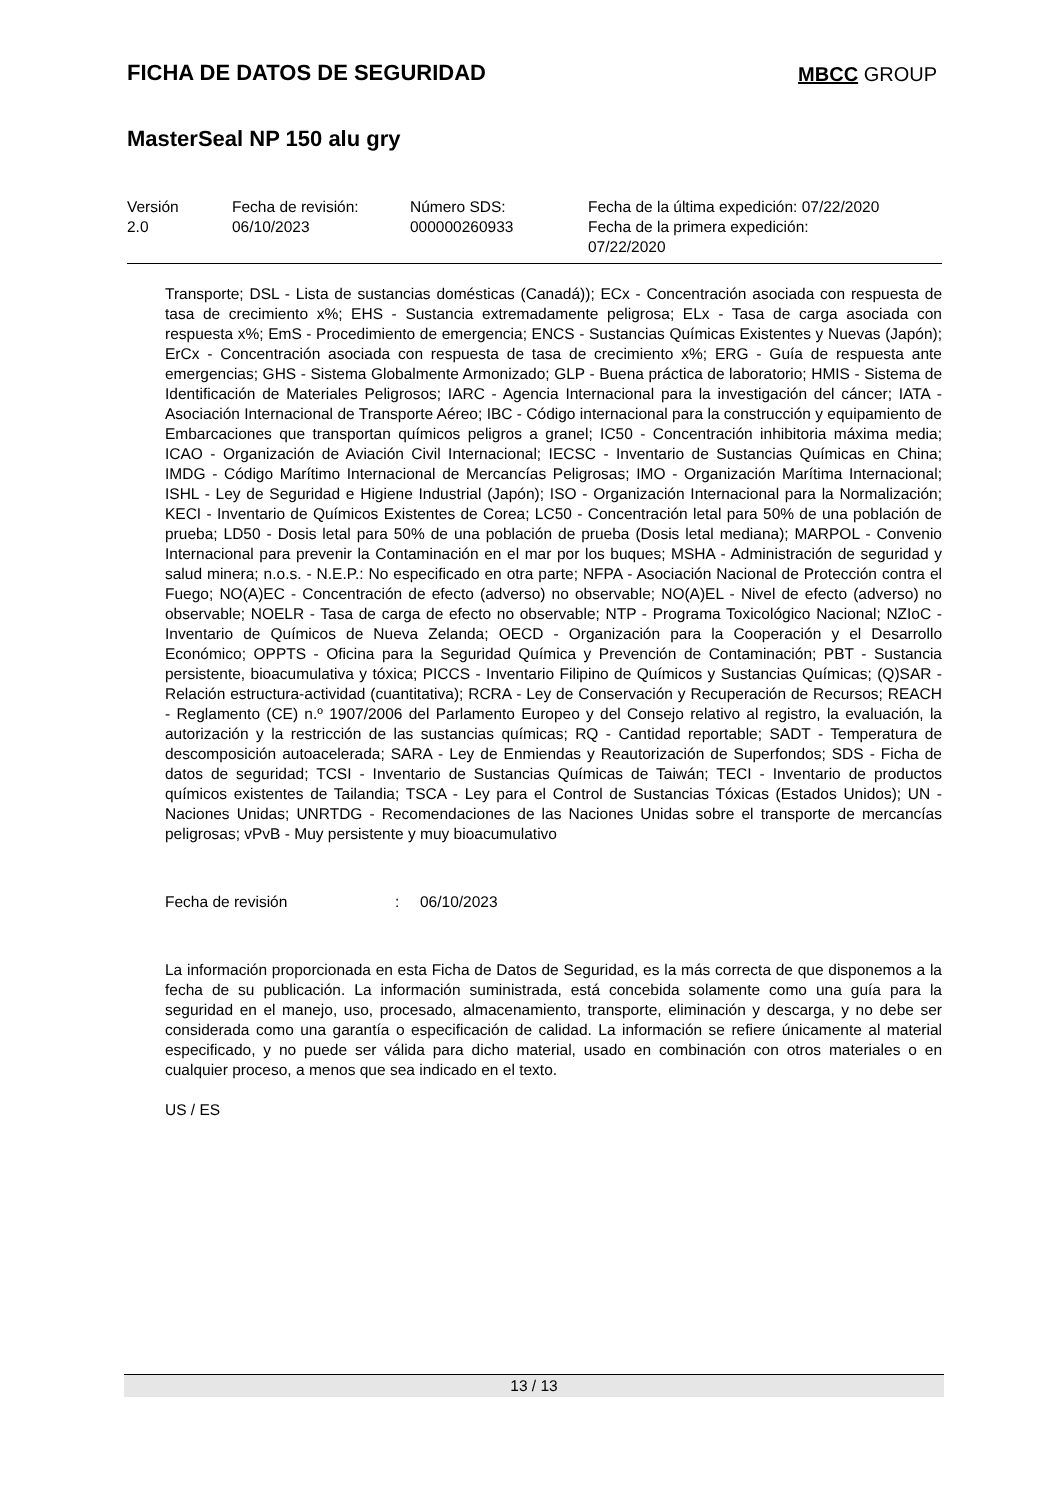FICHA DE DATOS DE SEGURIDAD
MBCC GROUP
MasterSeal NP 150 alu gry
| Versión 2.0 | Fecha de revisión: 06/10/2023 | Número SDS: 000000260933 | Fecha de la última expedición: 07/22/2020 Fecha de la primera expedición: 07/22/2020 |
Transporte; DSL - Lista de sustancias domésticas (Canadá)); ECx - Concentración asociada con respuesta de tasa de crecimiento x%; EHS - Sustancia extremadamente peligrosa; ELx - Tasa de carga asociada con respuesta x%; EmS - Procedimiento de emergencia; ENCS - Sustancias Químicas Existentes y Nuevas (Japón); ErCx - Concentración asociada con respuesta de tasa de crecimiento x%; ERG - Guía de respuesta ante emergencias; GHS - Sistema Globalmente Armonizado; GLP - Buena práctica de laboratorio; HMIS - Sistema de Identificación de Materiales Peligrosos; IARC - Agencia Internacional para la investigación del cáncer; IATA - Asociación Internacional de Transporte Aéreo; IBC - Código internacional para la construcción y equipamiento de Embarcaciones que transportan químicos peligros a granel; IC50 - Concentración inhibitoria máxima media; ICAO - Organización de Aviación Civil Internacional; IECSC - Inventario de Sustancias Químicas en China; IMDG - Código Marítimo Internacional de Mercancías Peligrosas; IMO - Organización Marítima Internacional; ISHL - Ley de Seguridad e Higiene Industrial (Japón); ISO - Organización Internacional para la Normalización; KECI - Inventario de Químicos Existentes de Corea; LC50 - Concentración letal para 50% de una población de prueba; LD50 - Dosis letal para 50% de una población de prueba (Dosis letal mediana); MARPOL - Convenio Internacional para prevenir la Contaminación en el mar por los buques; MSHA - Administración de seguridad y salud minera; n.o.s. - N.E.P.: No especificado en otra parte; NFPA - Asociación Nacional de Protección contra el Fuego; NO(A)EC - Concentración de efecto (adverso) no observable; NO(A)EL - Nivel de efecto (adverso) no observable; NOELR - Tasa de carga de efecto no observable; NTP - Programa Toxicológico Nacional; NZIoC - Inventario de Químicos de Nueva Zelanda; OECD - Organización para la Cooperación y el Desarrollo Económico; OPPTS - Oficina para la Seguridad Química y Prevención de Contaminación; PBT - Sustancia persistente, bioacumulativa y tóxica; PICCS - Inventario Filipino de Químicos y Sustancias Químicas; (Q)SAR - Relación estructura-actividad (cuantitativa); RCRA - Ley de Conservación y Recuperación de Recursos; REACH - Reglamento (CE) n.º 1907/2006 del Parlamento Europeo y del Consejo relativo al registro, la evaluación, la autorización y la restricción de las sustancias químicas; RQ - Cantidad reportable; SADT - Temperatura de descomposición autoacelerada; SARA - Ley de Enmiendas y Reautorización de Superfondos; SDS - Ficha de datos de seguridad; TCSI - Inventario de Sustancias Químicas de Taiwán; TECI - Inventario de productos químicos existentes de Tailandia; TSCA - Ley para el Control de Sustancias Tóxicas (Estados Unidos); UN - Naciones Unidas; UNRTDG - Recomendaciones de las Naciones Unidas sobre el transporte de mercancías peligrosas; vPvB - Muy persistente y muy bioacumulativo
Fecha de revisión: 06/10/2023
La información proporcionada en esta Ficha de Datos de Seguridad, es la más correcta de que disponemos a la fecha de su publicación. La información suministrada, está concebida solamente como una guía para la seguridad en el manejo, uso, procesado, almacenamiento, transporte, eliminación y descarga, y no debe ser considerada como una garantía o especificación de calidad. La información se refiere únicamente al material especificado, y no puede ser válida para dicho material, usado en combinación con otros materiales o en cualquier proceso, a menos que sea indicado en el texto.
US / ES
13 / 13